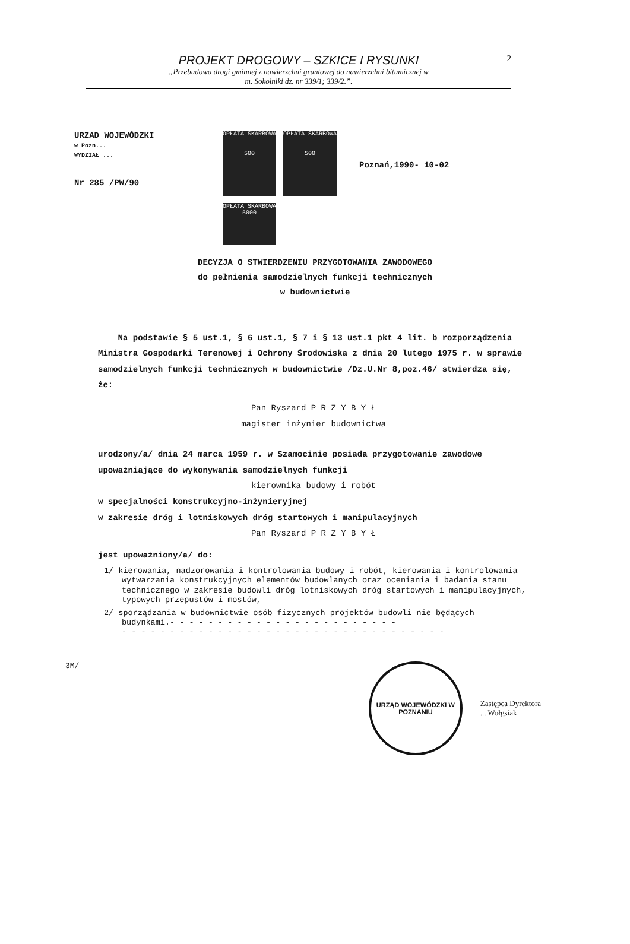PROJEKT DROGOWY – SZKICE I RYSUNKI
„Przebudowa drogi gminnej z nawierzchni gruntowej do nawierzchni bitumicznej w
m. Sokolniki dz. nr 339/1; 339/2.”.
2
URZAD WOJEWÓDZKI
w Pozn...
WYDZIAŁ ...
Nr 285 /PW/90
OPŁATA SKARBOWA
500
OPŁATA SKARBOWA
500
OPŁATA SKARBOWA 5000
Poznań,1990- 10-02
DECYZJA O STWIERDZENIU PRZYGOTOWANIA ZAWODOWEGO
do pełnienia samodzielnych funkcji technicznych
w budownictwie
Na podstawie § 5 ust.1, § 6 ust.1, § 7 i § 13 ust.1 pkt 4 lit. b rozporządzenia Ministra Gospodarki Terenowej i Ochrony Środowiska z dnia 20 lutego 1975 r. w sprawie samodzielnych funkcji technicznych w budownictwie /Dz.U.Nr 8,poz.46/ stwierdza się, że:
Pan Ryszard P R Z Y B Y Ł
magister inżynier budownictwa
urodzony/a/ dnia 24 marca 1959 r. w Szamocinie posiada przygotowanie zawodowe upoważniające do wykonywania samodzielnych funkcji
kierownika budowy i robót
w specjalności konstrukcyjno-inżynieryjnej
w zakresie dróg i lotniskowych dróg startowych i manipulacyjnych
Pan Ryszard P R Z Y B Y Ł
jest upoważniony/a/ do:
1/ kierowania, nadzorowania i kontrolowania budowy i robót, kierowania i kontrolowania wytwarzania konstrukcyjnych elementów budowlanych oraz oceniania i badania stanu technicznego w zakresie budowli dróg lotniskowych dróg startowych i manipulacyjnych, typowych przepustów i mostów,
2/ sporządzania w budownictwie osób fizycznych projektów budowli nie będących budynkami.- - - - - - - - - - - - - - - - - - - - - - - -
- - - - - - - - - - - - - - - - - - - - - - - - - - - - - - - - - -
3M/
URZĄD WOJEWÓDZKI W POZNANIU
Zastępca Dyrektora
... Wołgsiak